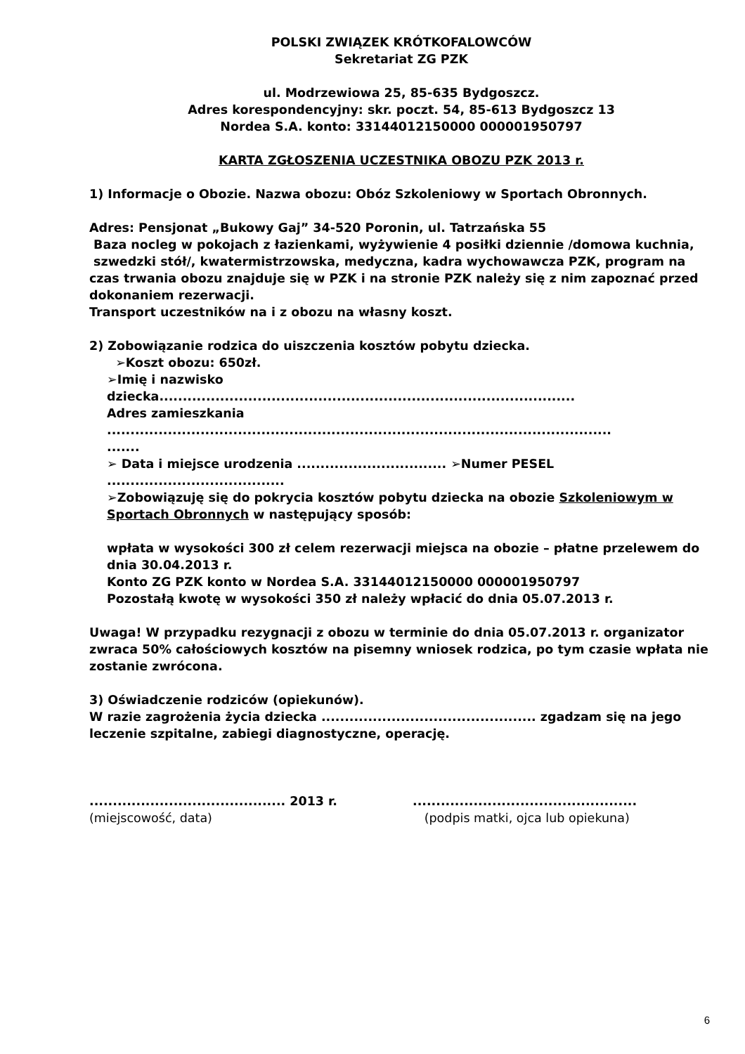POLSKI ZWIĄZEK KRÓTKOFALOWCÓW
Sekretariat ZG PZK
ul. Modrzewiowa 25, 85-635 Bydgoszcz.
Adres korespondencyjny: skr. poczt. 54, 85-613 Bydgoszcz 13
Nordea S.A. konto: 33144012150000 000001950797
KARTA ZGŁOSZENIA UCZESTNIKA OBOZU PZK 2013 r.
1) Informacje o Obozie. Nazwa obozu: Obóz Szkoleniowy w Sportach Obronnych.
Adres: Pensjonat „Bukowy Gaj” 34-520 Poronin, ul. Tatrzańska 55
Baza nocleg w pokojach z łazienkami, wyżywienie 4 posiłki dziennie /domowa kuchnia, szwedzki stół/, kwatermistrzowska, medyczna, kadra wychowawcza PZK, program na czas trwania obozu znajduje się w PZK i na stronie PZK należy się z nim zapoznać przed dokonaniem rezerwacji.
Transport uczestników na i z obozu na własny koszt.
2) Zobowiązanie rodzica do uiszczenia kosztów pobytu dziecka.
➢Koszt obozu: 650zł.
➢Imię i nazwisko
dziecka.........................................................................................
Adres zamieszkania
............................................................................................................
.......
➢ Data i miejsce urodzenia ................................ ➢Numer PESEL
......................................
➢Zobowiązuję się do pokrycia kosztów pobytu dziecka na obozie Szkoleniowym w Sportach Obronnych w następujący sposób:
wpłata w wysokości 300 zł celem rezerwacji miejsca na obozie – płatne przelewem do dnia 30.04.2013 r.
Konto ZG PZK konto w Nordea S.A. 33144012150000 000001950797
Pozostałą kwotę w wysokości 350 zł należy wpłacić do dnia 05.07.2013 r.
Uwaga! W przypadku rezygnacji z obozu w terminie do dnia 05.07.2013 r. organizator zwraca 50% całościowych kosztów na pisemny wniosek rodzica, po tym czasie wpłata nie zostanie zwrócona.
3) Oświadczenie rodziców (opiekunów).
W razie zagrożenia życia dziecka .............................................. zgadzam się na jego leczenie szpitalne, zabiegi diagnostyczne, operację.
.......................................... 2013 r.
(miejscowość, data)
................................................
(podpis matki, ojca lub opiekuna)
6